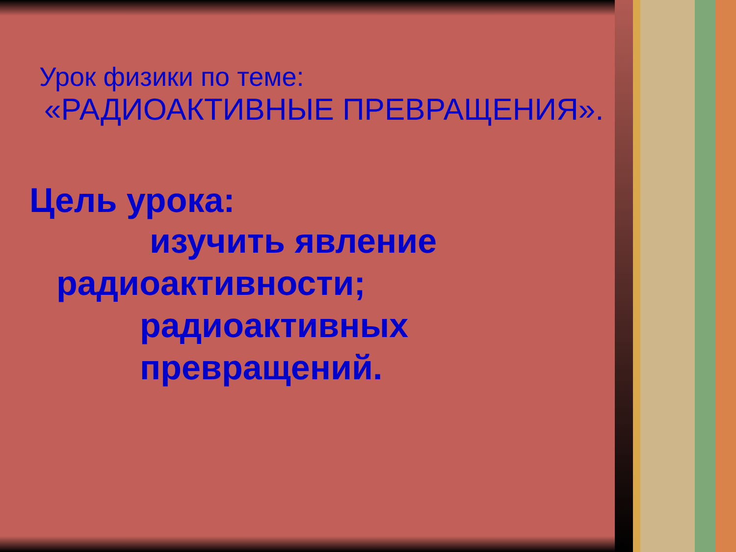Урок физики по теме:
«РАДИОАКТИВНЫЕ ПРЕВРАЩЕНИЯ».
Цель урока:
изучить явление
радиоактивности;
радиоактивных
превращений.